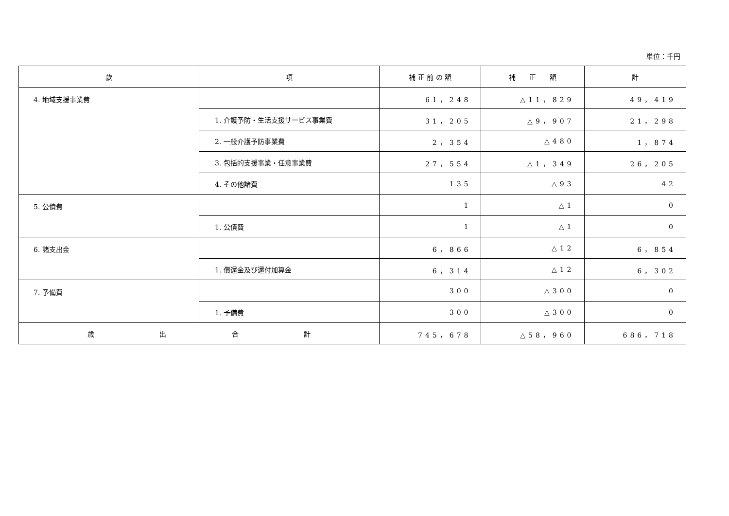単位：千円
| 款 | 項 | 補 正 前 の 額 | 補 正 額 | 計 |
| --- | --- | --- | --- | --- |
| 4. 地域支援事業費 | | 61，248 | △11，829 | 49，419 |
| | 1. 介護予防・生活支援サービス事業費 | 31，205 | △9，907 | 21，298 |
| | 2. 一般介護予防事業費 | 2，354 | △480 | 1，874 |
| | 3. 包括的支援事業・任意事業費 | 27，554 | △1，349 | 26，205 |
| | 4. その他諸費 | 135 | △93 | 42 |
| 5. 公債費 | | 1 | △1 | 0 |
| | 1. 公債費 | 1 | △1 | 0 |
| 6. 諸支出金 | | 6，866 | △12 | 6，854 |
| | 1. 償還金及び還付加算金 | 6，314 | △12 | 6，302 |
| 7. 予備費 | | 300 | △300 | 0 |
| | 1. 予備費 | 300 | △300 | 0 |
| 歳 出 合 計 | | 745，678 | △58，960 | 686，718 |